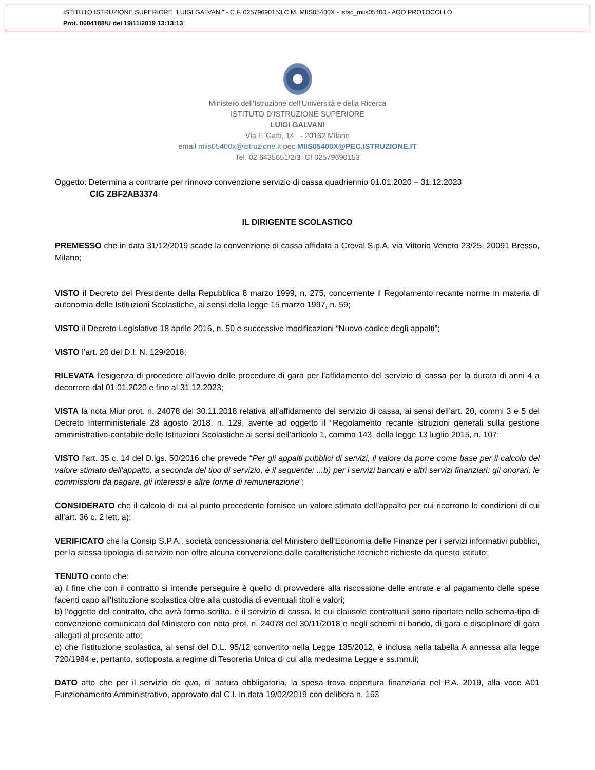ISTITUTO ISTRUZIONE SUPERIORE "LUIGI GALVANI" - C.F. 02579690153 C.M. MIIS05400X - istsc_miis05400 - AOO PROTOCOLLO
Prot. 0004188/U del 19/11/2019 13:13:13
Ministero dell’Istruzione dell’Università e della Ricerca
ISTITUTO D’ISTRUZIONE SUPERIORE
LUIGI GALVANI
Via F. Gatti, 14 - 20162 Milano
email miis05400x@istruzione.it pec MIIS05400X@PEC.ISTRUZIONE.IT
Tel. 02 6435651/2/3 Cf 02579690153
Oggetto: Determina a contrarre per rinnovo convenzione servizio di cassa quadriennio 01.01.2020 – 31.12.2023
CIG ZBF2AB3374
IL DIRIGENTE SCOLASTICO
PREMESSO che in data 31/12/2019 scade la convenzione di cassa affidata a Creval S.p.A, via Vittorio Veneto 23/25, 20091 Bresso, Milano;
VISTO il Decreto del Presidente della Repubblica 8 marzo 1999, n. 275, concernente il Regolamento recante norme in materia di autonomia delle Istituzioni Scolastiche, ai sensi della legge 15 marzo 1997, n. 59;
VISTO il Decreto Legislativo 18 aprile 2016, n. 50 e successive modificazioni “Nuovo codice degli appalti”;
VISTO l’art. 20 del D.I. N. 129/2018;
RILEVATA l’esigenza di procedere all’avvio delle procedure di gara per l’affidamento del servizio di cassa per la durata di anni 4 a decorrere dal 01.01.2020 e fino al 31.12.2023;
VISTA la nota Miur prot. n. 24078 del 30.11.2018 relativa all’affidamento del servizio di cassa, ai sensi dell’art. 20, commi 3 e 5 del Decreto Interministeriale 28 agosto 2018, n. 129, avente ad oggetto il “Regolamento recante istruzioni generali sulla gestione amministrativo-contabile delle Istituzioni Scolastiche ai sensi dell’articolo 1, comma 143, della legge 13 luglio 2015, n. 107;
VISTO l’art. 35 c. 14 del D.lgs. 50/2016 che prevede “Per gli appalti pubblici di servizi, il valore da porre come base per il calcolo del valore stimato dell'appalto, a seconda del tipo di servizio, è il seguente: ...b) per i servizi bancari e altri servizi finanziari: gli onorari, le commissioni da pagare, gli interessi e altre forme di remunerazione”;
CONSIDERATO che il calcolo di cui al punto precedente fornisce un valore stimato dell’appalto per cui ricorrono le condizioni di cui all’art. 36 c. 2 lett. a);
VERIFICATO che la Consip S.P.A., società concessionaria del Ministero dell’Economia delle Finanze per i servizi informativi pubblici, per la stessa tipologia di servizio non offre alcuna convenzione dalle caratteristiche tecniche richieste da questo istituto;
TENUTO conto che:
a) il fine che con il contratto si intende perseguire è quello di provvedere alla riscossione delle entrate e al pagamento delle spese facenti capo all’Istituzione scolastica oltre alla custodia di eventuali titoli e valori;
b) l’oggetto del contratto, che avrà forma scritta, è il servizio di cassa, le cui clausole contrattuali sono riportate nello schema-tipo di convenzione comunicata dal Ministero con nota prot. n. 24078 del 30/11/2018 e negli schemi di bando, di gara e disciplinare di gara allegati al presente atto;
c) che l’istituzione scolastica, ai sensi del D.L. 95/12 convertito nella Legge 135/2012, è inclusa nella tabella A annessa alla legge 720/1984 e, pertanto, sottoposta a regime di Tesoreria Unica di cui alla medesima Legge e ss.mm.ii;
DATO atto che per il servizio de quo, di natura obbligatoria, la spesa trova copertura finanziaria nel P.A. 2019, alla voce A01 Funzionamento Amministrativo, approvato dal C.I. in data 19/02/2019 con delibera n. 163